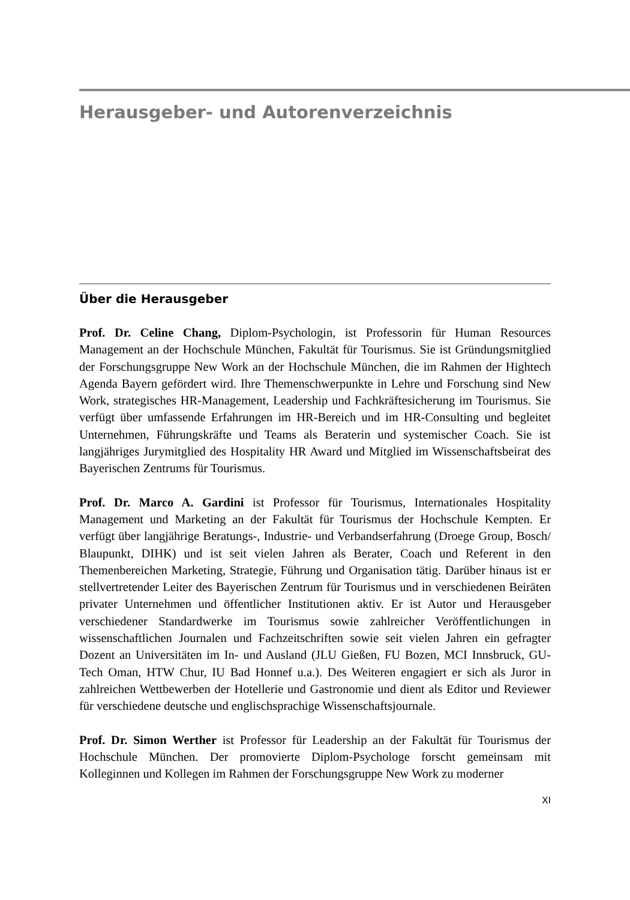Herausgeber- und Autorenverzeichnis
Über die Herausgeber
Prof. Dr. Celine Chang, Diplom-Psychologin, ist Professorin für Human Resources Management an der Hochschule München, Fakultät für Tourismus. Sie ist Gründungsmitglied der Forschungsgruppe New Work an der Hochschule München, die im Rahmen der Hightech Agenda Bayern gefördert wird. Ihre Themenschwerpunkte in Lehre und Forschung sind New Work, strategisches HR-Management, Leadership und Fachkräftesicherung im Tourismus. Sie verfügt über umfassende Erfahrungen im HR-Bereich und im HR-Consulting und begleitet Unternehmen, Führungskräfte und Teams als Beraterin und systemischer Coach. Sie ist langjähriges Jurymitglied des Hospitality HR Award und Mitglied im Wissenschaftsbeirat des Bayerischen Zentrums für Tourismus.
Prof. Dr. Marco A. Gardini ist Professor für Tourismus, Internationales Hospitality Management und Marketing an der Fakultät für Tourismus der Hochschule Kempten. Er verfügt über langjährige Beratungs-, Industrie- und Verbandserfahrung (Droege Group, Bosch/ Blaupunkt, DIHK) und ist seit vielen Jahren als Berater, Coach und Referent in den Themenbereichen Marketing, Strategie, Führung und Organisation tätig. Darüber hinaus ist er stellvertretender Leiter des Bayerischen Zentrum für Tourismus und in verschiedenen Beiräten privater Unternehmen und öffentlicher Institutionen aktiv. Er ist Autor und Herausgeber verschiedener Standardwerke im Tourismus sowie zahlreicher Veröffentlichungen in wissenschaftlichen Journalen und Fachzeitschriften sowie seit vielen Jahren ein gefragter Dozent an Universitäten im In- und Ausland (JLU Gießen, FU Bozen, MCI Innsbruck, GU-Tech Oman, HTW Chur, IU Bad Honnef u.a.). Des Weiteren engagiert er sich als Juror in zahlreichen Wettbewerben der Hotellerie und Gastronomie und dient als Editor und Reviewer für verschiedene deutsche und englischsprachige Wissenschaftsjournale.
Prof. Dr. Simon Werther ist Professor für Leadership an der Fakultät für Tourismus der Hochschule München. Der promovierte Diplom-Psychologe forscht gemeinsam mit Kolleginnen und Kollegen im Rahmen der Forschungsgruppe New Work zu moderner
XI